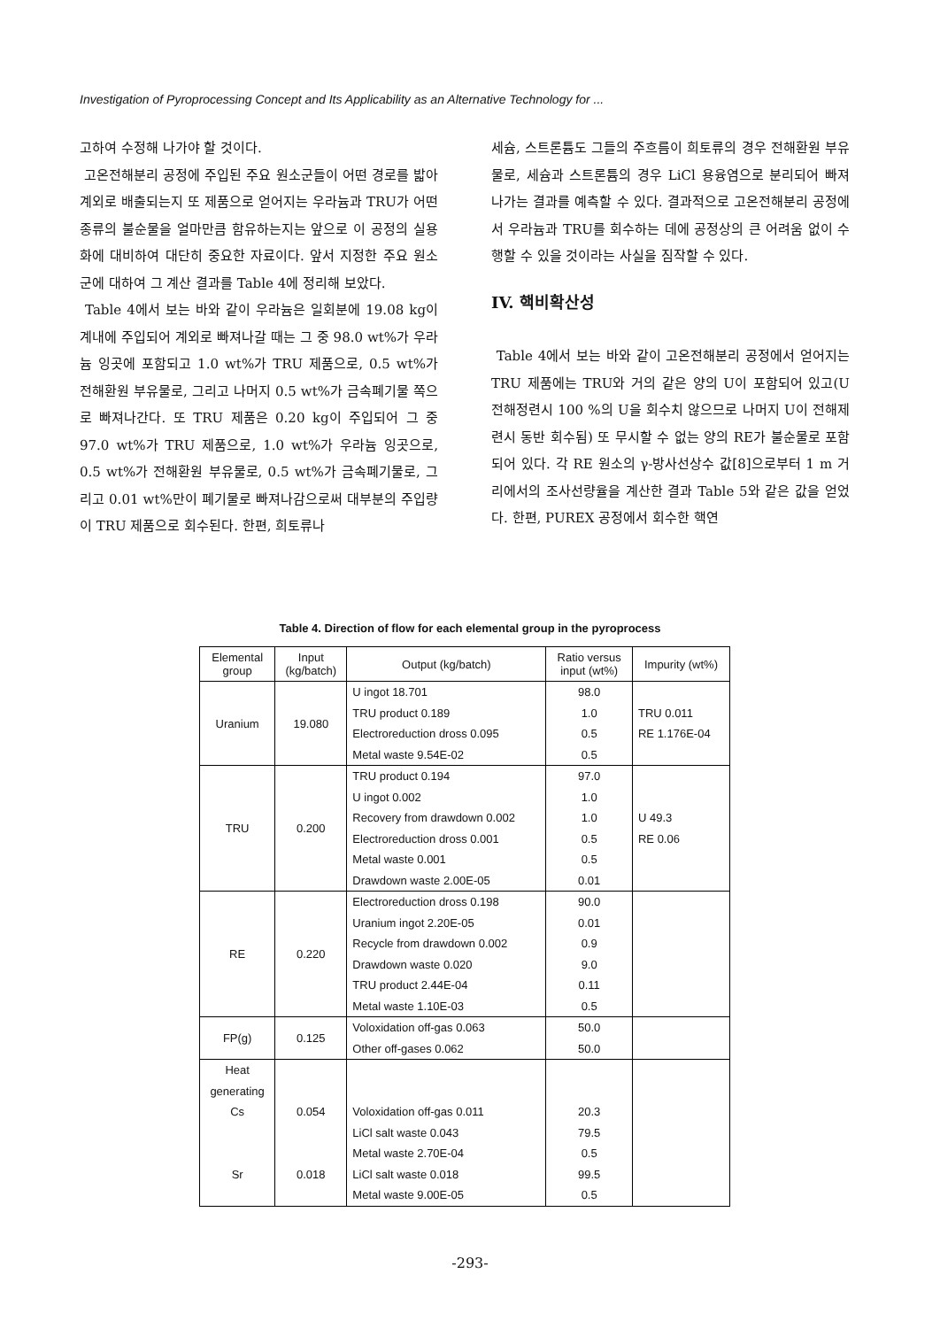Investigation of Pyroprocessing Concept and Its Applicability as an Alternative Technology for ...
고하여 수정해 나가야 할 것이다.
고온전해분리 공정에 주입된 주요 원소군들이 어떤 경로를 밟아 계외로 배출되는지 또 제품으로 얻어지는 우라늄과 TRU가 어떤 종류의 불순물을 얼마만큼 함유하는지는 앞으로 이 공정의 실용화에 대비하여 대단히 중요한 자료이다. 앞서 지정한 주요 원소군에 대하여 그 계산 결과를 Table 4에 정리해 보았다.
Table 4에서 보는 바와 같이 우라늄은 일회분에 19.08 kg이 계내에 주입되어 계외로 빠져나갈 때는 그 중 98.0 wt%가 우라늄 잉곳에 포함되고 1.0 wt%가 TRU 제품으로, 0.5 wt%가 전해환원 부유물로, 그리고 나머지 0.5 wt%가 금속폐기물 쪽으로 빠져나간다. 또 TRU 제품은 0.20 kg이 주입되어 그 중 97.0 wt%가 TRU 제품으로, 1.0 wt%가 우라늄 잉곳으로, 0.5 wt%가 전해환원 부유물로, 0.5 wt%가 금속폐기물로, 그리고 0.01 wt%만이 폐기물로 빠져나감으로써 대부분의 주입량이 TRU 제품으로 회수된다. 한편, 희토류나
세슘, 스트론튬도 그들의 주흐름이 희토류의 경우 전해환원 부유물로, 세슘과 스트론튬의 경우 LiCl 용융염으로 분리되어 빠져나가는 결과를 예측할 수 있다. 결과적으로 고온전해분리 공정에서 우라늄과 TRU를 회수하는 데에 공정상의 큰 어려움 없이 수행할 수 있을 것이라는 사실을 짐작할 수 있다.
IV. 핵비확산성
Table 4에서 보는 바와 같이 고온전해분리 공정에서 얻어지는 TRU 제품에는 TRU와 거의 같은 양의 U이 포함되어 있고(U 전해정련시 100 %의 U을 회수치 않으므로 나머지 U이 전해제련시 동반 회수됨) 또 무시할 수 없는 양의 RE가 불순물로 포함되어 있다. 각 RE 원소의 γ-방사선상수 값[8]으로부터 1 m 거리에서의 조사선량율을 계산한 결과 Table 5와 같은 값을 얻었다. 한편, PUREX 공정에서 회수한 핵연
Table 4. Direction of flow for each elemental group in the pyroprocess
| Elemental group | Input (kg/batch) | Output (kg/batch) | Ratio versus input (wt%) | Impurity (wt%) |
| --- | --- | --- | --- | --- |
| Uranium | 19.080 | U ingot 18.701 TRU product 0.189 Electroreduction dross 0.095 Metal waste 9.54E-02 | 98.0 1.0 0.5 0.5 | TRU 0.011 RE 1.176E-04 |
| TRU | 0.200 | TRU product 0.194 U ingot 0.002 Recovery from drawdown 0.002 Electroreduction dross 0.001 Metal waste 0.001 Drawdown waste 2.00E-05 | 97.0 1.0 1.0 0.5 0.5 0.01 | U 49.3 RE 0.06 |
| RE | 0.220 | Electroreduction dross 0.198 Uranium ingot 2.20E-05 Recycle from drawdown 0.002 Drawdown waste 0.020 TRU product 2.44E-04 Metal waste 1.10E-03 | 90.0 0.01 0.9 9.0 0.11 0.5 | |
| FP(g) | 0.125 | Voloxidation off-gas 0.063 Other off-gases 0.062 | 50.0 50.0 | |
| Heat generating Cs Sr | 0.054 0.018 | Voloxidation off-gas 0.011 LiCl salt waste 0.043 Metal waste 2.70E-04 LiCl salt waste 0.018 Metal waste 9.00E-05 | 20.3 79.5 0.5 99.5 0.5 | |
-293-